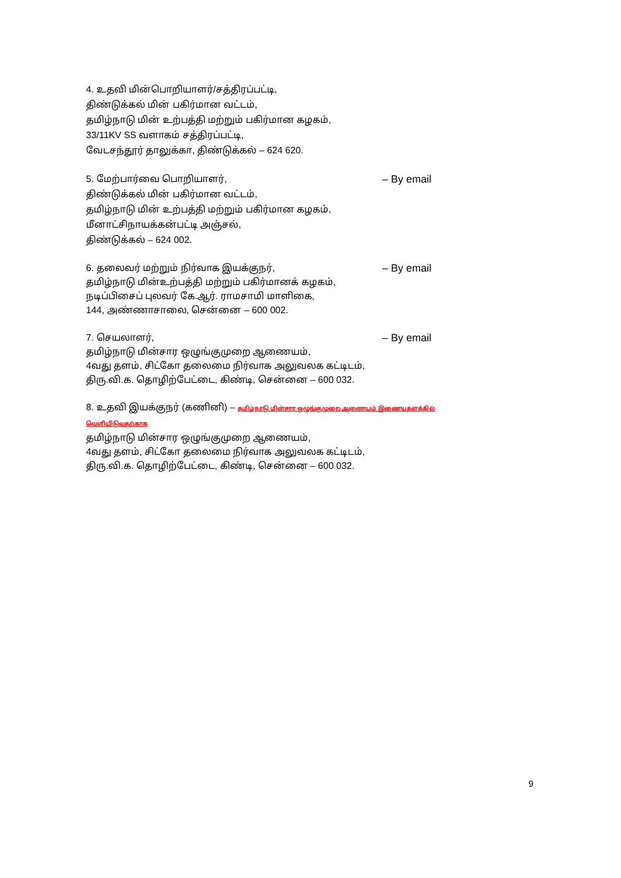4. உதவி மின்பொறியாளர்/சத்திரப்பட்டி,
திண்டுக்கல் மின் பகிர்மான வட்டம்,
தமிழ்நாடு மின் உற்பத்தி மற்றும் பகிர்மான கழகம்,
33/11KV SS வளாகம் சத்திரப்பட்டி,
வேடசந்தூர் தாலுக்கா, திண்டுக்கல் – 624 620.
5. மேற்பார்வை பொறியாளர், – By email
திண்டுக்கல் மின் பகிர்மான வட்டம்,
தமிழ்நாடு மின் உற்பத்தி மற்றும் பகிர்மான கழகம்,
மீனாட்சிநாயக்கன்பட்டி அஞ்சல்,
திண்டுக்கல் – 624 002.
6. தலைவர் மற்றும் நிர்வாக இயக்குநர், – By email
தமிழ்நாடு மின்உற்பத்தி மற்றும் பகிர்மானக் கழகம்,
நடிப்பிசைப் புலவர் கே.ஆர். ராமசாமி மாளிகை,
144, அண்ணாசாலை, சென்னை – 600 002.
7. செயலாளர், – By email
தமிழ்நாடு மின்சார ஒழுங்குமுறை ஆணையம்,
4வது தளம், சிட்கோ தலைமை நிர்வாக அலுவலக கட்டிடம்,
திரு.வி.க. தொழிற்பேட்டை, கிண்டி, சென்னை – 600 032.
8. உதவி இயக்குநர் (கணினி) – தமிழ்நாடு மின்சார ஒழுங்குமுறை ஆணையம் இணையதளத்தில் வெளியிடுவதற்காக
தமிழ்நாடு மின்சார ஒழுங்குமுறை ஆணையம்,
4வது தளம், சிட்கோ தலைமை நிர்வாக அலுவலக கட்டிடம்,
திரு.வி.க. தொழிற்பேட்டை, கிண்டி, சென்னை – 600 032.
9